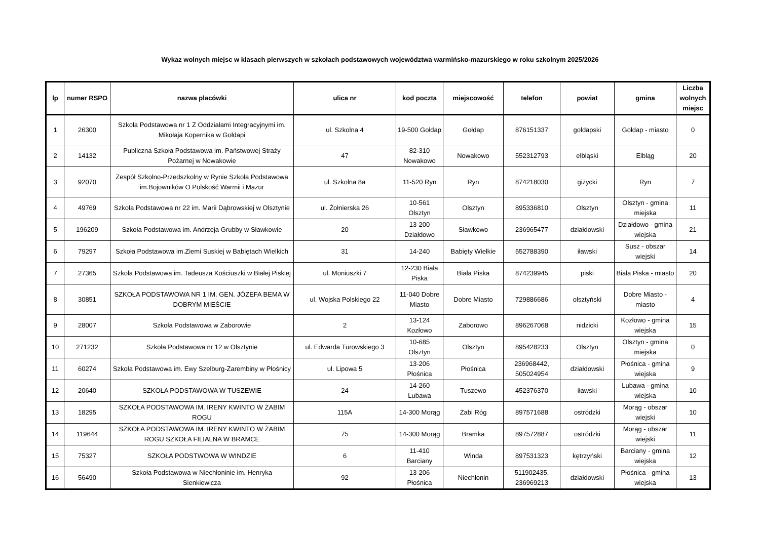Wykaz wolnych miejsc w klasach pierwszych w szkołach podstawowych województwa warmińsko-mazurskiego w roku szkolnym 2025/2026
| lp | numer RSPO | nazwa placówki | ulica nr | kod poczta | miejscowość | telefon | powiat | gmina | Liczba wolnych miejsc |
| --- | --- | --- | --- | --- | --- | --- | --- | --- | --- |
| 1 | 26300 | Szkoła Podstawowa nr 1 Z Oddziałami Integracyjnymi im. Mikołaja Kopernika w Gołdapi | ul. Szkolna 4 | 19-500 Gołdap | Gołdap | 876151337 | gołdapski | Gołdap - miasto | 0 |
| 2 | 14132 | Publiczna Szkoła Podstawowa im. Państwowej Straży Pożarnej w Nowakowie | 47 | 82-310 Nowakowo | Nowakowo | 552312793 | elbląski | Elbląg | 20 |
| 3 | 92070 | Zespół Szkolno-Przedszkolny w Rynie Szkoła Podstawowa im.Bojowników O Polskość Warmii i Mazur | ul. Szkolna 8a | 11-520 Ryn | Ryn | 874218030 | giżycki | Ryn | 7 |
| 4 | 49769 | Szkoła Podstawowa nr 22 im. Marii Dąbrowskiej w Olsztynie | ul. Żołnierska 26 | 10-561 Olsztyn | Olsztyn | 895336810 | Olsztyn | Olsztyn - gmina miejska | 11 |
| 5 | 196209 | Szkoła Podstawowa im. Andrzeja Grubby w Sławkowie | 20 | 13-200 Działdowo | Sławkowo | 236965477 | działdowski | Działdowo - gmina wiejska | 21 |
| 6 | 79297 | Szkoła Podstawowa im.Ziemi Suskiej w Babiętach Wielkich | 31 | 14-240 | Babięty Wielkie | 552788390 | iławski | Susz - obszar wiejski | 14 |
| 7 | 27365 | Szkoła Podstawowa im. Tadeusza Kościuszki w Białej Piskiej | ul. Moniuszki 7 | 12-230 Biała Piska | Biała Piska | 874239945 | piski | Biała Piska - miasto | 20 |
| 8 | 30851 | SZKOŁA PODSTAWOWA NR 1 IM. GEN. JÓZEFA BEMA W DOBRYM MIEŚCIE | ul. Wojska Polskiego 22 | 11-040 Dobre Miasto | Dobre Miasto | 729886686 | olsztyński | Dobre Miasto - miasto | 4 |
| 9 | 28007 | Szkoła Podstawowa w Zaborowie | 2 | 13-124 Kozłowo | Zaborowo | 896267068 | nidzicki | Kozłowo - gmina wiejska | 15 |
| 10 | 271232 | Szkoła Podstawowa nr 12 w Olsztynie | ul. Edwarda Turowskiego 3 | 10-685 Olsztyn | Olsztyn | 895428233 | Olsztyn | Olsztyn - gmina miejska | 0 |
| 11 | 60274 | Szkoła Podstawowa im. Ewy Szelburg-Zarembiny w Płośnicy | ul. Lipowa 5 | 13-206 Płośnica | Płośnica | 236968442, 505024954 | działdowski | Płośnica - gmina wiejska | 9 |
| 12 | 20640 | SZKOŁA PODSTAWOWA W TUSZEWIE | 24 | 14-260 Lubawa | Tuszewo | 452376370 | iławski | Lubawa - gmina wiejska | 10 |
| 13 | 18295 | SZKOŁA PODSTAWOWA IM. IRENY KWINTO W ŻABIM ROGU | 115A | 14-300 Morąg | Żabi Róg | 897571688 | ostródzki | Morąg - obszar wiejski | 10 |
| 14 | 119644 | SZKOŁA PODSTAWOWA IM. IRENY KWINTO W ŻABIM ROGU SZKOŁA FILIALNA W BRAMCE | 75 | 14-300 Morąg | Bramka | 897572887 | ostródzki | Morąg - obszar wiejski | 11 |
| 15 | 75327 | SZKOŁA PODSTWOWA W WINDZIE | 6 | 11-410 Barciany | Winda | 897531323 | kętrzyński | Barciany - gmina wiejska | 12 |
| 16 | 56490 | Szkoła Podstawowa w Niechłoninie im. Henryka Sienkiewicza | 92 | 13-206 Płośnica | Niechłonin | 511902435, 236969213 | działdowski | Płośnica - gmina wiejska | 13 |